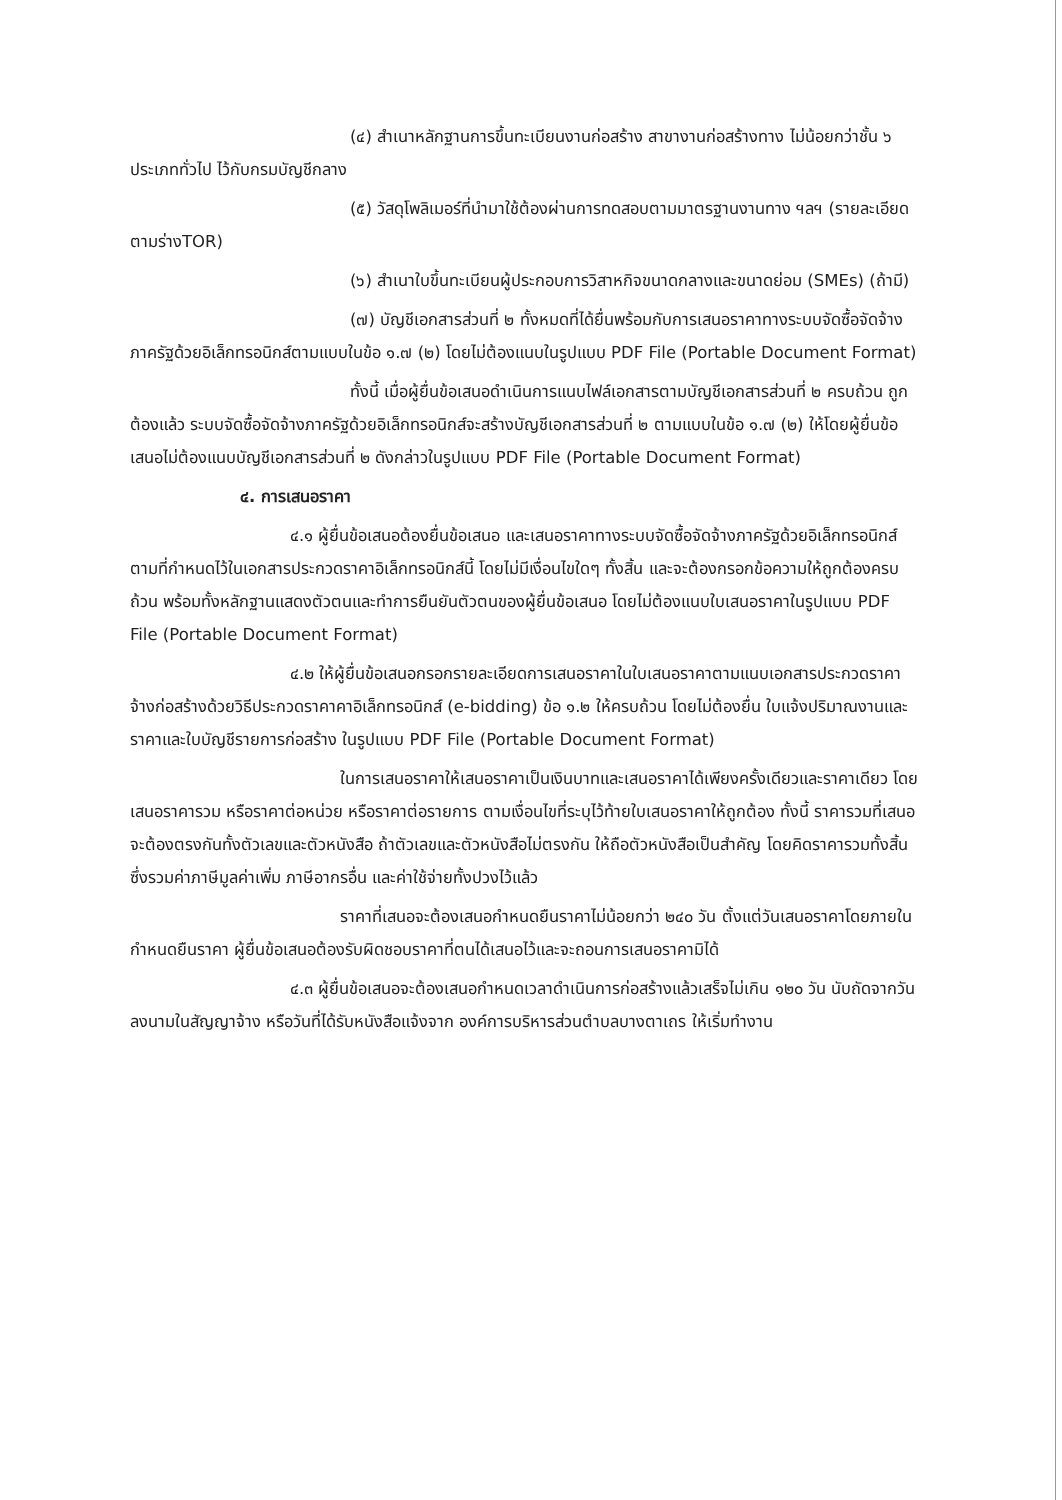(๔) สำเนาหลักฐานการขึ้นทะเบียนงานก่อสร้าง สาขางานก่อสร้างทาง ไม่น้อยกว่าชั้น ๖ ประเภททั่วไป ไว้กับกรมบัญชีกลาง
(๕) วัสดุโพลิเมอร์ที่นำมาใช้ต้องผ่านการทดสอบตามมาตรฐานงานทาง ฯลฯ (รายละเอียดตามร่างTOR)
(๖) สำเนาใบขึ้นทะเบียนผู้ประกอบการวิสาหกิจขนาดกลางและขนาดย่อม (SMEs) (ถ้ามี)
(๗) บัญชีเอกสารส่วนที่ ๒ ทั้งหมดที่ได้ยื่นพร้อมกับการเสนอราคาทางระบบจัดซื้อจัดจ้างภาครัฐด้วยอิเล็กทรอนิกส์ตามแบบในข้อ ๑.๗ (๒) โดยไม่ต้องแนบในรูปแบบ PDF File (Portable Document Format)
ทั้งนี้ เมื่อผู้ยื่นข้อเสนอดำเนินการแนบไฟล์เอกสารตามบัญชีเอกสารส่วนที่ ๒ ครบถ้วน ถูกต้องแล้ว ระบบจัดซื้อจัดจ้างภาครัฐด้วยอิเล็กทรอนิกส์จะสร้างบัญชีเอกสารส่วนที่ ๒ ตามแบบในข้อ ๑.๗ (๒) ให้โดยผู้ยื่นข้อเสนอไม่ต้องแนบบัญชีเอกสารส่วนที่ ๒ ดังกล่าวในรูปแบบ PDF File (Portable Document Format)
๔. การเสนอราคา
๔.๑ ผู้ยื่นข้อเสนอต้องยื่นข้อเสนอ และเสนอราคาทางระบบจัดซื้อจัดจ้างภาครัฐด้วยอิเล็กทรอนิกส์ตามที่กำหนดไว้ในเอกสารประกวดราคาอิเล็กทรอนิกส์นี้ โดยไม่มีเงื่อนไขใดๆ ทั้งสิ้น และจะต้องกรอกข้อความให้ถูกต้องครบถ้วน พร้อมทั้งหลักฐานแสดงตัวตนและทำการยืนยันตัวตนของผู้ยื่นข้อเสนอ โดยไม่ต้องแนบใบเสนอราคาในรูปแบบ PDF File (Portable Document Format)
๔.๒ ให้ผู้ยื่นข้อเสนอกรอกรายละเอียดการเสนอราคาในใบเสนอราคาตามแนบเอกสารประกวดราคาจ้างก่อสร้างด้วยวิธีประกวดราคาคาอิเล็กทรอนิกส์ (e-bidding) ข้อ ๑.๒ ให้ครบถ้วน โดยไม่ต้องยื่น ใบแจ้งปริมาณงานและราคาและใบบัญชีรายการก่อสร้าง ในรูปแบบ PDF File (Portable Document Format)
ในการเสนอราคาให้เสนอราคาเป็นเงินบาทและเสนอราคาได้เพียงครั้งเดียวและราคาเดียว โดยเสนอราคารวม หรือราคาต่อหน่วย หรือราคาต่อรายการ ตามเงื่อนไขที่ระบุไว้ท้ายใบเสนอราคาให้ถูกต้อง ทั้งนี้ ราคารวมที่เสนอจะต้องตรงกันทั้งตัวเลขและตัวหนังสือ ถ้าตัวเลขและตัวหนังสือไม่ตรงกัน ให้ถือตัวหนังสือเป็นสำคัญ โดยคิดราคารวมทั้งสิ้นซึ่งรวมค่าภาษีมูลค่าเพิ่ม ภาษีอากรอื่น และค่าใช้จ่ายทั้งปวงไว้แล้ว
ราคาที่เสนอจะต้องเสนอกำหนดยืนราคาไม่น้อยกว่า ๒๔๐ วัน ตั้งแต่วันเสนอราคาโดยภายในกำหนดยืนราคา ผู้ยื่นข้อเสนอต้องรับผิดชอบราคาที่ตนได้เสนอไว้และจะถอนการเสนอราคามิได้
๔.๓ ผู้ยื่นข้อเสนอจะต้องเสนอกำหนดเวลาดำเนินการก่อสร้างแล้วเสร็จไม่เกิน ๑๒๐ วัน นับถัดจากวันลงนามในสัญญาจ้าง หรือวันที่ได้รับหนังสือแจ้งจาก องค์การบริหารส่วนตำบลบางตาเถร ให้เริ่มทำงาน